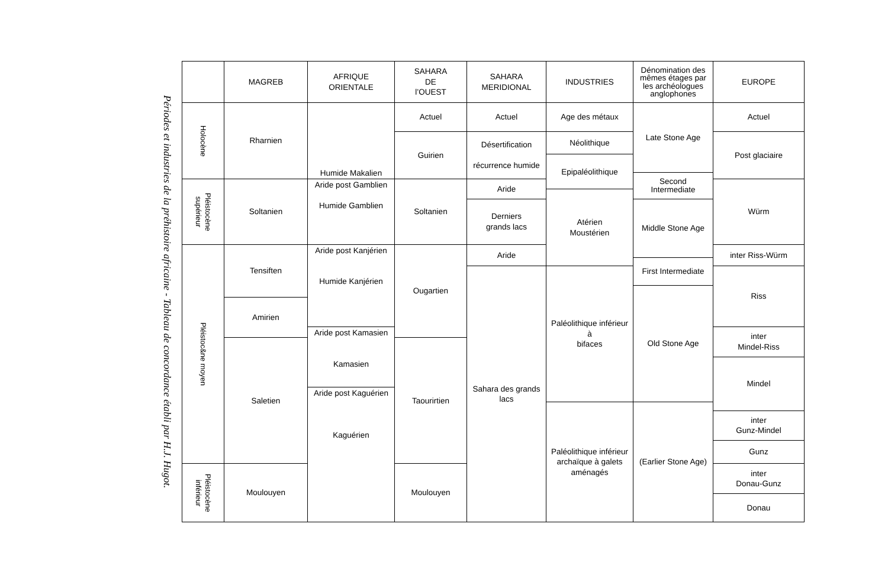Périodes et industries de la préhistoire africaine - Tableau de concordance établi par H.J. Hugot.
| | MAGREB | AFRIQUE ORIENTALE | SAHARA DE l’OUEST | SAHARA MERIDIONAL | INDUSTRIES | Dénomination des mêmes étages par les archéologues anglophones | EUROPE |
| --- | --- | --- | --- | --- | --- | --- | --- |
| Holocène | Rharnien | Humide Makalien | Actuel | Actuel | Age des métaux | Late Stone Age | Actuel |
| | | | Guirien | Désertification récurrence humide | Néolithique | | Post glaciaire |
| | | | | | Epipaléolithique | | |
| | | | | | | Second Intermediate | |
| Pléistocène supérieur | Soltanien | Aride post Gamblien Humide Gamblien | Soltanien | Aride | | | Würm |
| | | | | | Atérien Moustérien | | |
| | | | | Derniers grands lacs | | Middle Stone Age | |
| Pléistoc&ne moyen | Tensiften | Aride post Kanjérien Humide Kanjérien | Ougartien | Aride | | | inter Riss-Würm |
| | | | | | | First Intermediate | |
| | | | | Sahara des grands lacs | Paléolithique inférieur à bifaces | | Riss |
| | | | | | | Old Stone Age | |
| | Amirien | | | | | | |
| | | Aride post Kamasien Kamasien | | | | | inter Mindel-Riss |
| | Saletien | | Taourirtien | | | | |
| | | | | | | | Mindel |
| | | Aride post Kaguérien Kaguérien | | | | | |
| | | | | | Paléolithique inférieur archaïque à galets aménagés | (Earlier Stone Age) | |
| | | | | | | | inter Gunz-Mindel |
| | | | | | | | Gunz |
| Pléistocène inférieur | Moulouyen | | Moulouyen | | | | inter Donau-Gunz |
| | | | | | | | Donau |